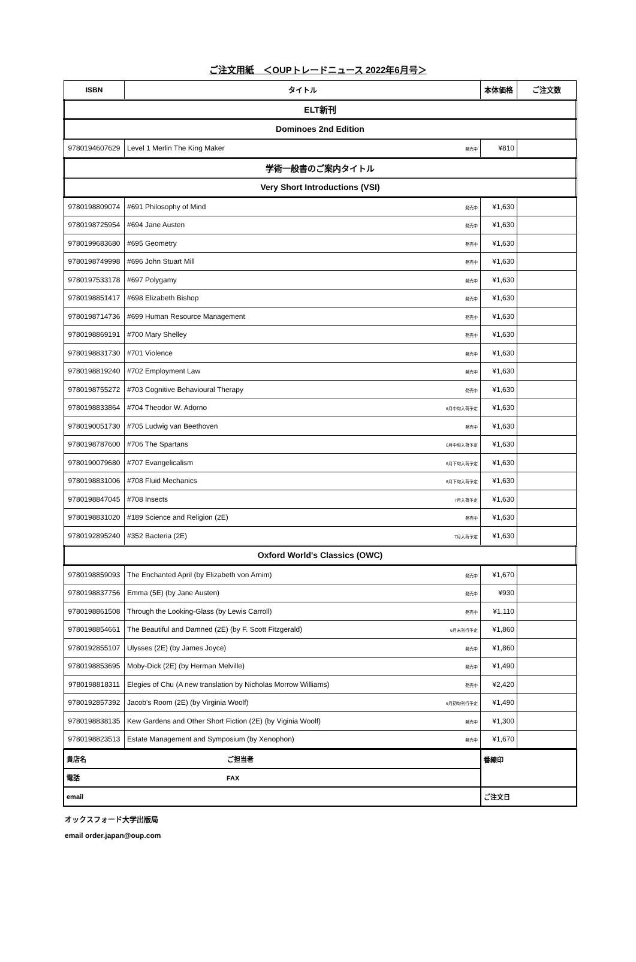ご注文用紙　＜OUPトレードニュース 2022年6月号＞
| ISBN | タイトル | 本体価格 | ご注文数 |
| --- | --- | --- | --- |
| ELT新刊 | | | |
| Dominoes 2nd Edition | | | |
| 9780194607629 | Level 1 Merlin The King Maker 発売中 | ¥810 | |
| 学術一般書のご案内タイトル | | | |
| Very Short Introductions (VSI) | | | |
| 9780198809074 | #691 Philosophy of Mind 発売中 | ¥1,630 | |
| 9780198725954 | #694 Jane Austen 発売中 | ¥1,630 | |
| 9780199683680 | #695 Geometry 発売中 | ¥1,630 | |
| 9780198749998 | #696 John Stuart Mill 発売中 | ¥1,630 | |
| 9780197533178 | #697 Polygamy 発売中 | ¥1,630 | |
| 9780198851417 | #698 Elizabeth Bishop 発売中 | ¥1,630 | |
| 9780198714736 | #699 Human Resource Management 発売中 | ¥1,630 | |
| 9780198869191 | #700 Mary Shelley 発売中 | ¥1,630 | |
| 9780198831730 | #701 Violence 発売中 | ¥1,630 | |
| 9780198819240 | #702 Employment Law 発売中 | ¥1,630 | |
| 9780198755272 | #703 Cognitive Behavioural Therapy 発売中 | ¥1,630 | |
| 9780198833864 | #704 Theodor W. Adorno 6月中旬入荷予定 | ¥1,630 | |
| 9780190051730 | #705 Ludwig van Beethoven 発売中 | ¥1,630 | |
| 9780198787600 | #706 The Spartans 6月中旬入荷予定 | ¥1,630 | |
| 9780190079680 | #707 Evangelicalism 6月下旬入荷予定 | ¥1,630 | |
| 9780198831006 | #708 Fluid Mechanics 6月下旬入荷予定 | ¥1,630 | |
| 9780198847045 | #708 Insects 7月入荷予定 | ¥1,630 | |
| 9780198831020 | #189 Science and Religion (2E) 発売中 | ¥1,630 | |
| 9780192895240 | #352 Bacteria (2E) 7月入荷予定 | ¥1,630 | |
| Oxford World's Classics (OWC) | | | |
| 9780198859093 | The Enchanted April (by Elizabeth von Arnim) 発売中 | ¥1,670 | |
| 9780198837756 | Emma (5E) (by Jane Austen) 発売中 | ¥930 | |
| 9780198861508 | Through the Looking-Glass (by Lewis Carroll) 発売中 | ¥1,110 | |
| 9780198854661 | The Beautiful and Damned (2E) (by F. Scott Fitzgerald) 6月末刊行予定 | ¥1,860 | |
| 9780192855107 | Ulysses (2E) (by James Joyce) 発売中 | ¥1,860 | |
| 9780198853695 | Moby-Dick (2E) (by Herman Melville) 発売中 | ¥1,490 | |
| 9780198818311 | Elegies of Chu (A new translation by Nicholas Morrow Williams) 発売中 | ¥2,420 | |
| 9780192857392 | Jacob's Room (2E) (by Virginia Woolf) 6月初旬刊行予定 | ¥1,490 | |
| 9780198838135 | Kew Gardens and Other Short Fiction (2E) (by Viginia Woolf) 発売中 | ¥1,300 | |
| 9780198823513 | Estate Management and Symposium (by Xenophon) 発売中 | ¥1,670 | |
| 貴店名 ご担当者 | 番線印 |
| 電話 FAX | |
| email | ご注文日 |
オックスフォード大学出版局
email order.japan@oup.com